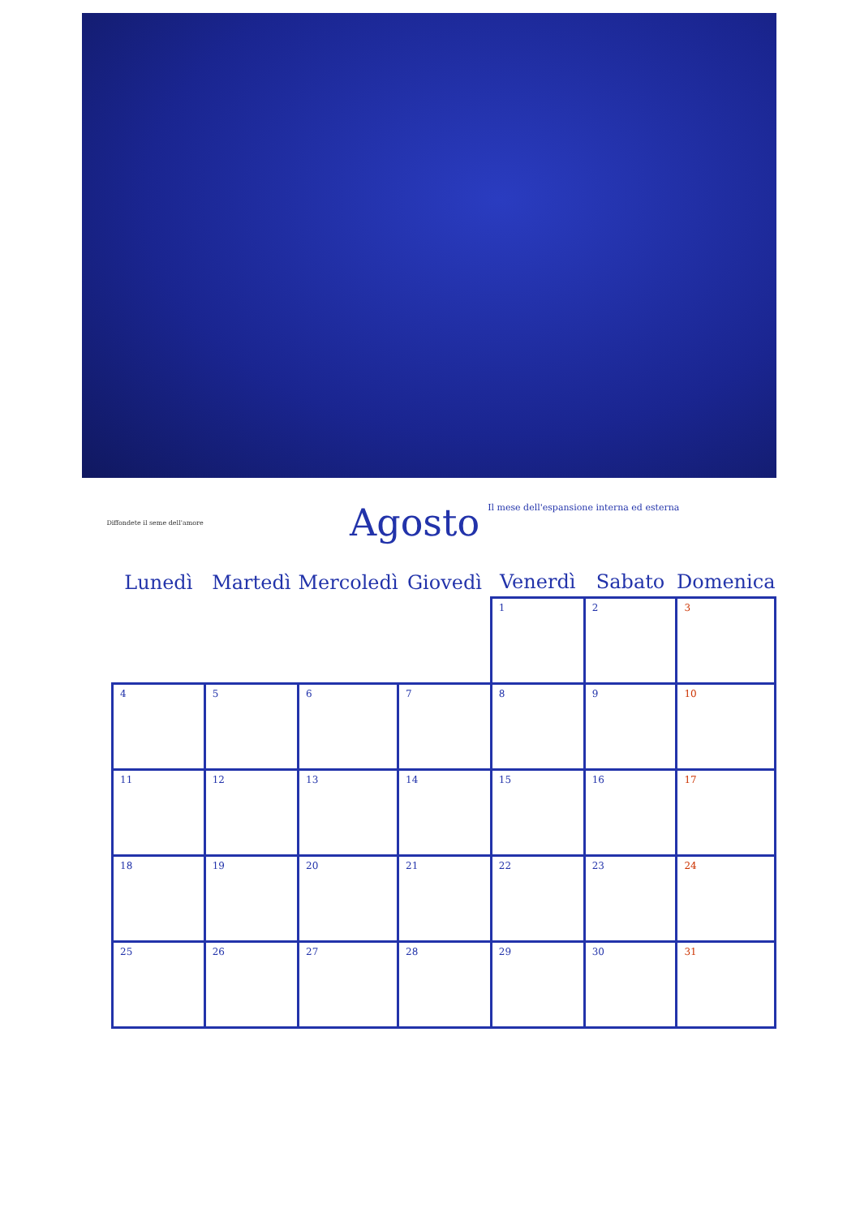Diffondete il seme dell'amore
Agosto
Il mese dell'espansione interna ed esterna
| Lunedì | Martedì | Mercoledì | Giovedì | Venerdì | Sabato | Domenica |
| --- | --- | --- | --- | --- | --- | --- |
| | | | | 1 | 2 | 3 |
| 4 | 5 | 6 | 7 | 8 | 9 | 10 |
| 11 | 12 | 13 | 14 | 15 | 16 | 17 |
| 18 | 19 | 20 | 21 | 22 | 23 | 24 |
| 25 | 26 | 27 | 28 | 29 | 30 | 31 |